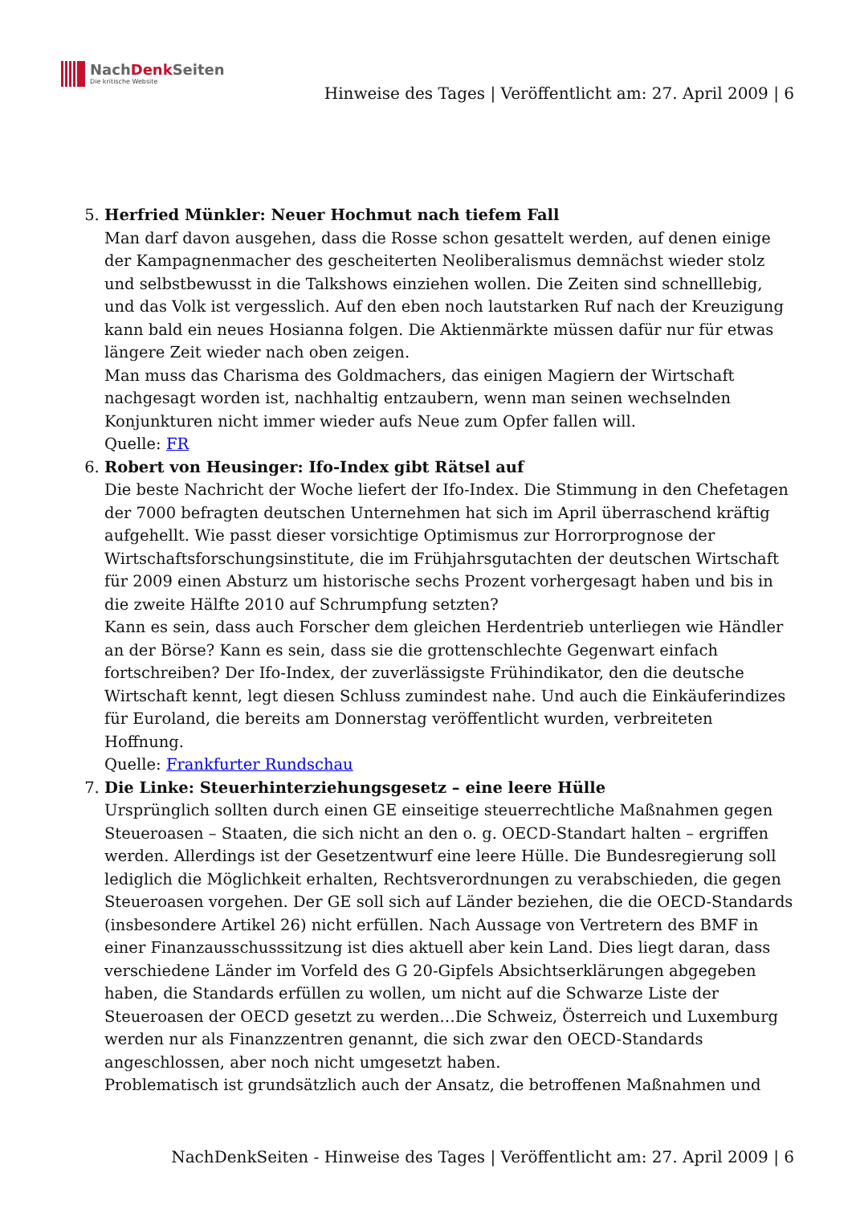NachDenk Seiten
Die kritische Website
Hinweise des Tages | Veröffentlicht am: 27. April 2009 | 6
5. Herfried Münkler: Neuer Hochmut nach tiefem Fall
Man darf davon ausgehen, dass die Rosse schon gesattelt werden, auf denen einige der Kampagnenmacher des gescheiterten Neoliberalismus demnächst wieder stolz und selbstbewusst in die Talkshows einziehen wollen. Die Zeiten sind schnelllebig, und das Volk ist vergesslich. Auf den eben noch lautstarken Ruf nach der Kreuzigung kann bald ein neues Hosianna folgen. Die Aktienmärkte müssen dafür nur für etwas längere Zeit wieder nach oben zeigen.
Man muss das Charisma des Goldmachers, das einigen Magiern der Wirtschaft nachgesagt worden ist, nachhaltig entzaubern, wenn man seinen wechselnden Konjunkturen nicht immer wieder aufs Neue zum Opfer fallen will.
Quelle: FR
6. Robert von Heusinger: Ifo-Index gibt Rätsel auf
Die beste Nachricht der Woche liefert der Ifo-Index. Die Stimmung in den Chefetagen der 7000 befragten deutschen Unternehmen hat sich im April überraschend kräftig aufgehellt. Wie passt dieser vorsichtige Optimismus zur Horrorprognose der Wirtschaftsforschungsinstitute, die im Frühjahrsgutachten der deutschen Wirtschaft für 2009 einen Absturz um historische sechs Prozent vorhergesagt haben und bis in die zweite Hälfte 2010 auf Schrumpfung setzten?
Kann es sein, dass auch Forscher dem gleichen Herdentrieb unterliegen wie Händler an der Börse? Kann es sein, dass sie die grottenschlechte Gegenwart einfach fortschreiben? Der Ifo-Index, der zuverlässigste Frühindikator, den die deutsche Wirtschaft kennt, legt diesen Schluss zumindest nahe. Und auch die Einkäuferindizes für Euroland, die bereits am Donnerstag veröffentlicht wurden, verbreiteten Hoffnung.
Quelle: Frankfurter Rundschau
7. Die Linke: Steuerhinterziehungsgesetz – eine leere Hülle
Ursprünglich sollten durch einen GE einseitige steuerrechtliche Maßnahmen gegen Steueroasen – Staaten, die sich nicht an den o. g. OECD-Standart halten – ergriffen werden. Allerdings ist der Gesetzentwurf eine leere Hülle. Die Bundesregierung soll lediglich die Möglichkeit erhalten, Rechtsverordnungen zu verabschieden, die gegen Steueroasen vorgehen. Der GE soll sich auf Länder beziehen, die die OECD-Standards (insbesondere Artikel 26) nicht erfüllen. Nach Aussage von Vertretern des BMF in einer Finanzausschusssitzung ist dies aktuell aber kein Land. Dies liegt daran, dass verschiedene Länder im Vorfeld des G 20-Gipfels Absichtserklärungen abgegeben haben, die Standards erfüllen zu wollen, um nicht auf die Schwarze Liste der Steueroasen der OECD gesetzt zu werden…Die Schweiz, Österreich und Luxemburg werden nur als Finanzzentren genannt, die sich zwar den OECD-Standards angeschlossen, aber noch nicht umgesetzt haben.
Problematisch ist grundsätzlich auch der Ansatz, die betroffenen Maßnahmen und
NachDenkSeiten - Hinweise des Tages | Veröffentlicht am: 27. April 2009 | 6